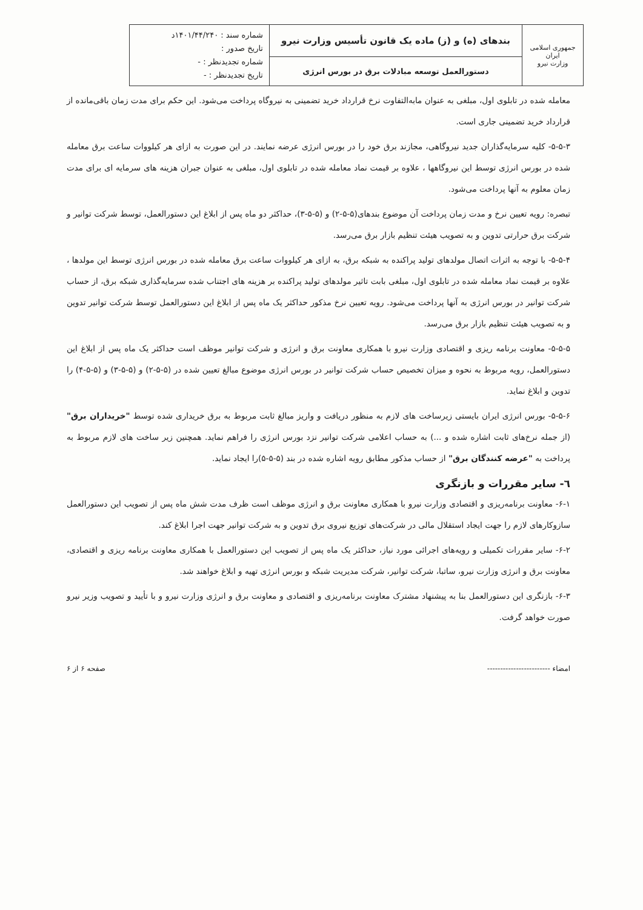| جمهوری اسلامی ایران وزارت نیرو | بندهای (ه) و (ز) ماده یک قانون تأسیس وزارت نیرو | شماره سند : ۱۴۰۱/۴۴/۲۴۰د تاریخ صدور : شماره تجدیدنظر : - تاریخ تجدیدنظر : - |
| | دستورالعمل توسعه مبادلات برق در بورس انرژی | |
معامله شده در تابلوی اول، مبلغی به عنوان مابه‌التفاوت نرخ قرارداد خرید تضمینی به نیروگاه پرداخت می‌شود. این حکم برای مدت زمان باقی‌مانده از قرارداد خرید تضمینی جاری است.
۵-۵-۳- کلیه سرمایه‌گذاران جدید نیروگاهی، مجازند برق خود را در بورس انرژی عرضه نمایند. در این صورت به ازای هر کیلووات ساعت برق معامله شده در بورس انرژی توسط این نیروگاهها ، علاوه بر قیمت نماد معامله شده در تابلوی اول، مبلغی به عنوان جبران هزینه های سرمایه ای برای مدت زمان معلوم به آنها پرداخت می‌شود.
تبصره: رویه تعیین نرخ و مدت زمان پرداخت آن موضوع بندهای(۵-۵-۲) و (۵-۵-۳)، حداکثر دو ماه پس از ابلاغ این دستورالعمل، توسط شرکت توانیر و شرکت برق حرارتی تدوین و به تصویب هیئت تنظیم بازار برق می‌رسد.
۵-۵-۴- با توجه به اثرات اتصال مولدهای تولید پراکنده به شبکه برق، به ازای هر کیلووات ساعت برق معامله شده در بورس انرژی توسط این مولدها ، علاوه بر قیمت نماد معامله شده در تابلوی اول، مبلغی بابت تاثیر مولدهای تولید پراکنده بر هزینه های اجتناب شده سرمایه‌گذاری شبکه برق، از حساب شرکت توانیر در بورس انرژی به آنها پرداخت می‌شود. رویه تعیین نرخ مذکور حداکثر یک ماه پس از ابلاغ این دستورالعمل توسط شرکت توانیر تدوین و به تصویب هیئت تنظیم بازار برق می‌رسد.
۵-۵-۵- معاونت برنامه ریزی و اقتصادی وزارت نیرو با همکاری معاونت برق و انرژی و شرکت توانیر موظف است حداکثر یک ماه پس از ابلاغ این دستورالعمل، رویه مربوط به نحوه و میزان تخصیص حساب شرکت توانیر در بورس انرژی موضوع مبالغ تعیین شده در (۵-۵-۲) و (۵-۵-۳) و (۵-۵-۴) را تدوین و ابلاغ نماید.
۵-۵-۶- بورس انرژی ایران بایستی زیرساخت های لازم به منظور دریافت و واریز مبالغ ثابت مربوط به برق خریداری شده توسط "خریداران برق" (از جمله نرخ‌های ثابت اشاره شده و ...) به حساب اعلامی شرکت توانیر نزد بورس انرژی را فراهم نماید. همچنین زیر ساخت های لازم مربوط به پرداخت به "عرضه کنندگان برق" از حساب مذکور مطابق رویه اشاره شده در بند (۵-۵-۵)را ایجاد نماید.
٦- سایر مقررات و بازنگری
۶-۱- معاونت برنامه‌ریزی و اقتصادی وزارت نیرو با همکاری معاونت برق و انرژی موظف است ظرف مدت شش ماه پس از تصویب این دستورالعمل سازوکارهای لازم را جهت ایجاد استقلال مالی در شرکت‌های توزیع نیروی برق تدوین و به شرکت توانیر جهت اجرا ابلاغ کند.
۶-۲- سایر مقررات تکمیلی و رویه‌های اجرائی مورد نیاز، حداکثر یک ماه پس از تصویب این دستورالعمل با همکاری معاونت برنامه ریزی و اقتصادی، معاونت برق و انرژی وزارت نیرو، ساتبا، شرکت توانیر، شرکت مدیریت شبکه و بورس انرژی تهیه و ابلاغ خواهند شد.
۶-۳- بازنگری این دستورالعمل بنا به پیشنهاد مشترک معاونت برنامه‌ریزی و اقتصادی و معاونت برق و انرژی وزارت نیرو و با تأیید و تصویب وزیر نیرو صورت خواهد گرفت.
امضاء ------------------------ صفحه ۶ از ۶